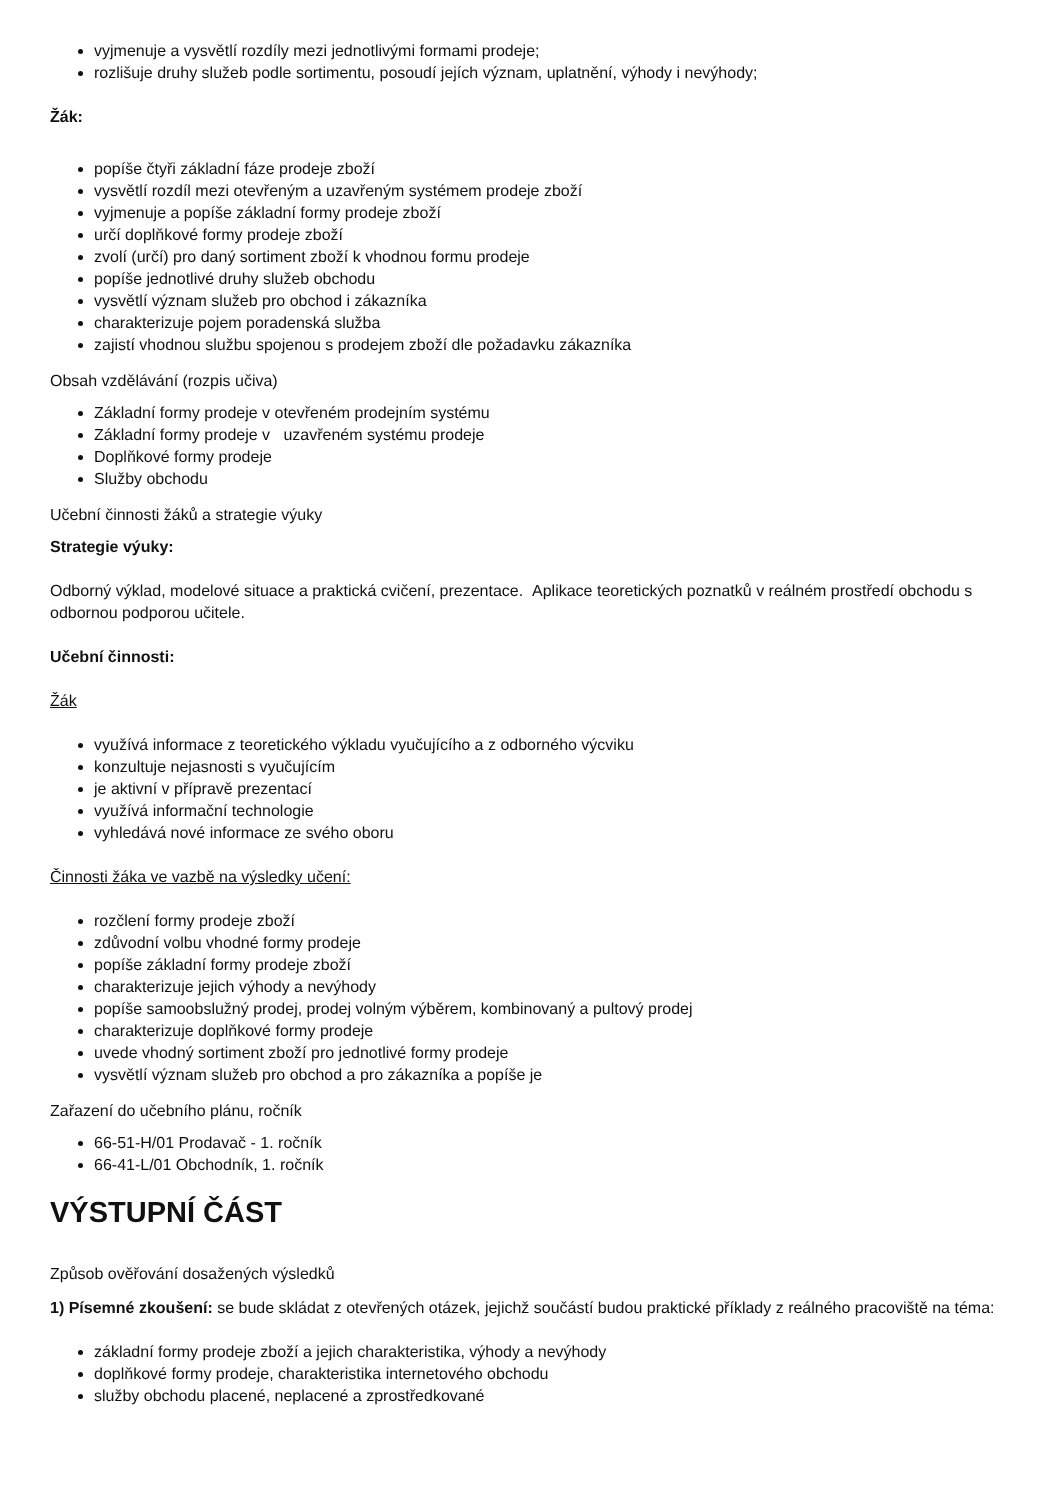vyjmenuje a vysvětlí rozdíly mezi jednotlivými formami prodeje;
rozlišuje druhy služeb podle sortimentu, posoudí jejích význam, uplatnění, výhody i nevýhody;
Žák:
popíše čtyři základní fáze prodeje zboží
vysvětlí rozdíl mezi otevřeným a uzavřeným systémem prodeje zboží
vyjmenuje a popíše základní formy prodeje zboží
určí doplňkové formy prodeje zboží
zvolí (určí) pro daný sortiment zboží k vhodnou formu prodeje
popíše jednotlivé druhy služeb obchodu
vysvětlí význam služeb pro obchod i zákazníka
charakterizuje pojem poradenská služba
zajistí vhodnou službu spojenou s prodejem zboží dle požadavku zákazníka
Obsah vzdělávání (rozpis učiva)
Základní formy prodeje v otevřeném prodejním systému
Základní formy prodeje v uzavřeném systému prodeje
Doplňkové formy prodeje
Služby obchodu
Učební činnosti žáků a strategie výuky
Strategie výuky:
Odborný výklad, modelové situace a praktická cvičení, prezentace. Aplikace teoretických poznatků v reálném prostředí obchodu s odbornou podporou učitele.
Učební činnosti:
Žák
využívá informace z teoretického výkladu vyučujícího a z odborného výcviku
konzultuje nejasnosti s vyučujícím
je aktivní v přípravě prezentací
využívá informační technologie
vyhledává nové informace ze svého oboru
Činnosti žáka ve vazbě na výsledky učení:
rozčlení formy prodeje zboží
zdůvodní volbu vhodné formy prodeje
popíše základní formy prodeje zboží
charakterizuje jejich výhody a nevýhody
popíše samoobslužný prodej, prodej volným výběrem, kombinovaný a pultový prodej
charakterizuje doplňkové formy prodeje
uvede vhodný sortiment zboží pro jednotlivé formy prodeje
vysvětlí význam služeb pro obchod a pro zákazníka a popíše je
Zařazení do učebního plánu, ročník
66-51-H/01 Prodavač - 1. ročník
66-41-L/01 Obchodník, 1. ročník
VÝSTUPNÍ ČÁST
Způsob ověřování dosažených výsledků
1) Písemné zkoušení: se bude skládat z otevřených otázek, jejichž součástí budou praktické příklady z reálného pracoviště na téma:
základní formy prodeje zboží a jejich charakteristika, výhody a nevýhody
doplňkové formy prodeje, charakteristika internetového obchodu
služby obchodu placené, neplacené a zprostředkované